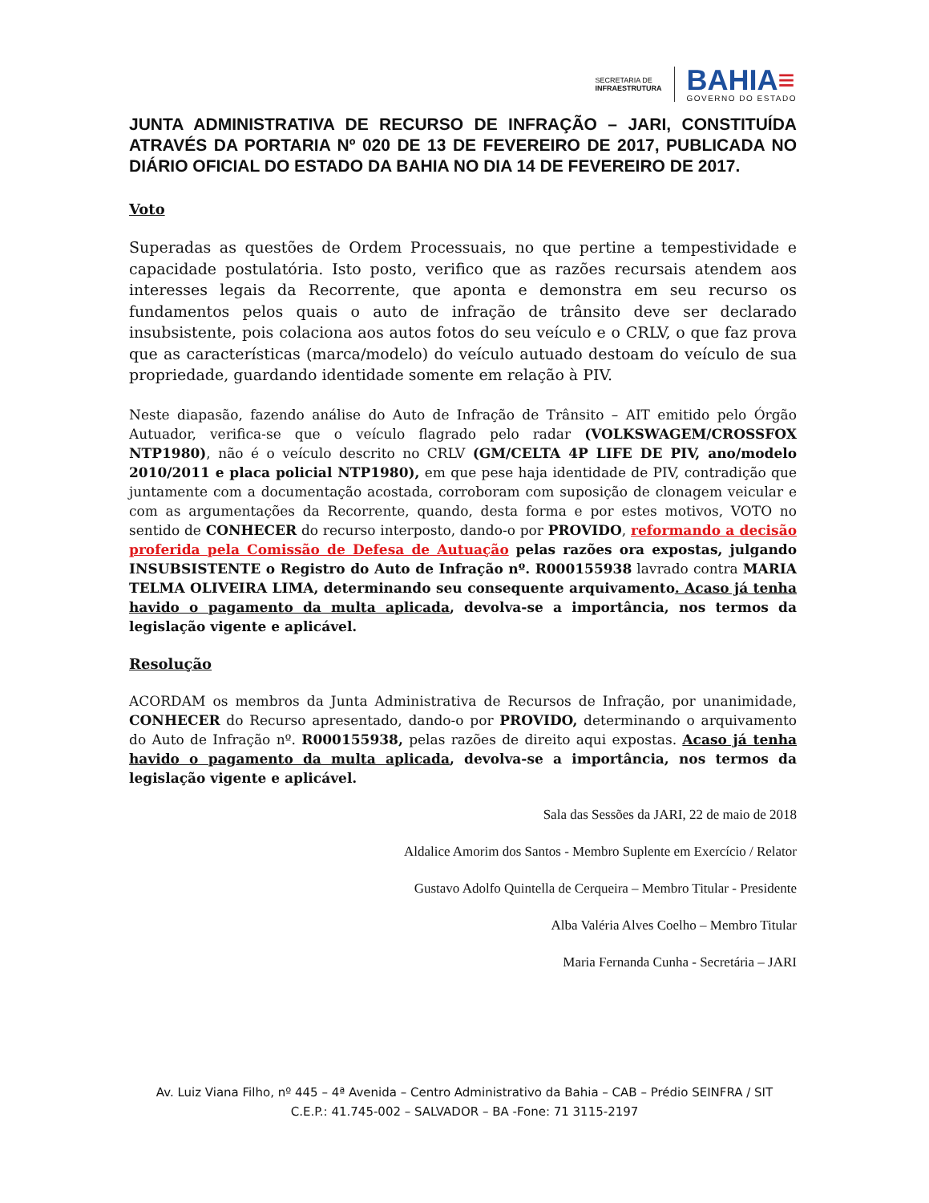SECRETARIA DE
INFRAESTRUTURA
BAHIA≡
GOVERNO DO ESTADO
JUNTA ADMINISTRATIVA DE RECURSO DE INFRAÇÃO – JARI, CONSTITUÍDA ATRAVÉS DA PORTARIA Nº 020 DE 13 DE FEVEREIRO DE 2017, PUBLICADA NO DIÁRIO OFICIAL DO ESTADO DA BAHIA NO DIA 14 DE FEVEREIRO DE 2017.
Voto
Superadas as questões de Ordem Processuais, no que pertine a tempestividade e capacidade postulatória. Isto posto, verifico que as razões recursais atendem aos interesses legais da Recorrente, que aponta e demonstra em seu recurso os fundamentos pelos quais o auto de infração de trânsito deve ser declarado insubsistente, pois colaciona aos autos fotos do seu veículo e o CRLV, o que faz prova que as características (marca/modelo) do veículo autuado destoam do veículo de sua propriedade, guardando identidade somente em relação à PIV.
Neste diapasão, fazendo análise do Auto de Infração de Trânsito – AIT emitido pelo Órgão Autuador, verifica-se que o veículo flagrado pelo radar (VOLKSWAGEM/CROSSFOX NTP1980), não é o veículo descrito no CRLV (GM/CELTA 4P LIFE DE PIV, ano/modelo 2010/2011 e placa policial NTP1980), em que pese haja identidade de PIV, contradição que juntamente com a documentação acostada, corroboram com suposição de clonagem veicular e com as argumentações da Recorrente, quando, desta forma e por estes motivos, VOTO no sentido de CONHECER do recurso interposto, dando-o por PROVIDO, reformando a decisão proferida pela Comissão de Defesa de Autuação pelas razões ora expostas, julgando INSUBSISTENTE o Registro do Auto de Infração nº. R000155938 lavrado contra MARIA TELMA OLIVEIRA LIMA, determinando seu consequente arquivamento. Acaso já tenha havido o pagamento da multa aplicada, devolva-se a importância, nos termos da legislação vigente e aplicável.
Resolução
ACORDAM os membros da Junta Administrativa de Recursos de Infração, por unanimidade, CONHECER do Recurso apresentado, dando-o por PROVIDO, determinando o arquivamento do Auto de Infração nº. R000155938, pelas razões de direito aqui expostas. Acaso já tenha havido o pagamento da multa aplicada, devolva-se a importância, nos termos da legislação vigente e aplicável.
Sala das Sessões da JARI, 22 de maio de 2018
Aldalice Amorim dos Santos - Membro Suplente em Exercício / Relator
Gustavo Adolfo Quintella de Cerqueira – Membro Titular - Presidente
Alba Valéria Alves Coelho – Membro Titular
Maria Fernanda Cunha - Secretária – JARI
Av. Luiz Viana Filho, nº 445 – 4ª Avenida – Centro Administrativo da Bahia – CAB – Prédio SEINFRA / SIT
C.E.P.: 41.745-002 – SALVADOR – BA -Fone: 71 3115-2197